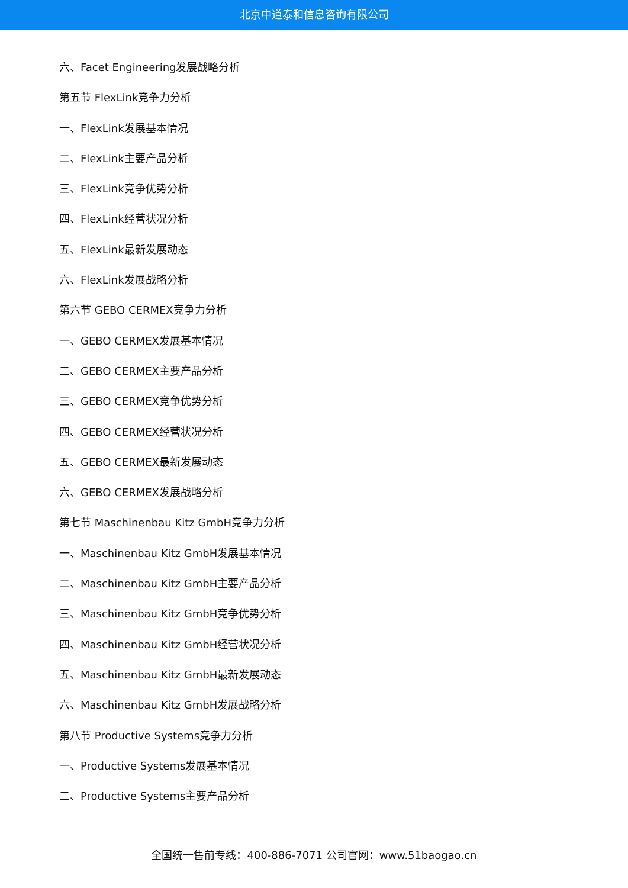北京中道泰和信息咨询有限公司
六、Facet Engineering发展战略分析
第五节 FlexLink竞争力分析
一、FlexLink发展基本情况
二、FlexLink主要产品分析
三、FlexLink竞争优势分析
四、FlexLink经营状况分析
五、FlexLink最新发展动态
六、FlexLink发展战略分析
第六节 GEBO CERMEX竞争力分析
一、GEBO CERMEX发展基本情况
二、GEBO CERMEX主要产品分析
三、GEBO CERMEX竞争优势分析
四、GEBO CERMEX经营状况分析
五、GEBO CERMEX最新发展动态
六、GEBO CERMEX发展战略分析
第七节 Maschinenbau Kitz GmbH竞争力分析
一、Maschinenbau Kitz GmbH发展基本情况
二、Maschinenbau Kitz GmbH主要产品分析
三、Maschinenbau Kitz GmbH竞争优势分析
四、Maschinenbau Kitz GmbH经营状况分析
五、Maschinenbau Kitz GmbH最新发展动态
六、Maschinenbau Kitz GmbH发展战略分析
第八节 Productive Systems竞争力分析
一、Productive Systems发展基本情况
二、Productive Systems主要产品分析
全国统一售前专线：400-886-7071 公司官网：www.51baogao.cn